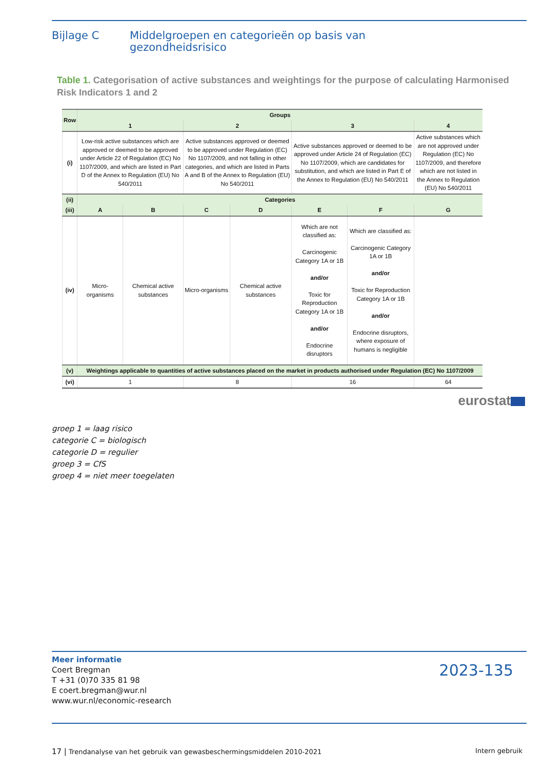Bijlage C Middelgroepen en categorieën op basis van
gezondheidsrisico
Table 1. Categorisation of active substances and weightings for the purpose of calculating Harmonised Risk Indicators 1 and 2
| Row | Groups | | | | | | |
| --- | --- | --- | --- | --- | --- | --- | --- |
| | 1 | | 2 | | 3 | | 4 |
| (i) | Low-risk active substances which are approved or deemed to be approved under Article 22 of Regulation (EC) No 1107/2009, and which are listed in Part D of the Annex to Regulation (EU) No 540/2011 | | Active substances approved or deemed to be approved under Regulation (EC) No 1107/2009, and not falling in other categories, and which are listed in Parts A and B of the Annex to Regulation (EU) No 540/2011 | | Active substances approved or deemed to be approved under Article 24 of Regulation (EC) No 1107/2009, which are candidates for substitution, and which are listed in Part E of the Annex to Regulation (EU) No 540/2011 | | Active substances which are not approved under Regulation (EC) No 1107/2009, and therefore which are not listed in the Annex to Regulation (EU) No 540/2011 |
| (ii) | Categories | | | | | | |
| (iii) | A | B | C | D | E | F | G |
| (iv) | Micro-organisms | Chemical active substances | Micro-organisms | Chemical active substances | Which are not classified as: Carcinogenic Category 1A or 1B and/or Toxic for Reproduction Category 1A or 1B and/or Endocrine disruptors | Which are classified as: Carcinogenic Category 1A or 1B and/or Toxic for Reproduction Category 1A or 1B and/or Endocrine disruptors, where exposure of humans is negligible | |
| (v) | Weightings applicable to quantities of active substances placed on the market in products authorised under Regulation (EC) No 1107/2009 | | | | | | |
| (vi) | 1 | | 8 | | 16 | | 64 |
eurostat
groep 1 = laag risico
categorie C = biologisch
categorie D = regulier
groep 3 = CfS
groep 4 = niet meer toegelaten
Meer informatie
Coert Bregman
T +31 (0)70 335 81 98
E coert.bregman@wur.nl
www.wur.nl/economic-research
2023-135
17 | Trendanalyse van het gebruik van gewasbeschermingsmiddelen 2010-2021 Intern gebruik